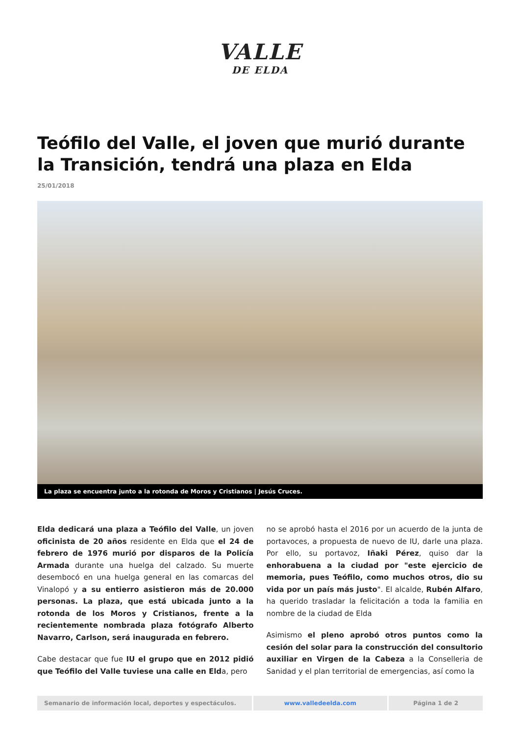VALLE
DE ELDA
Teófilo del Valle, el joven que murió durante la Transición, tendrá una plaza en Elda
25/01/2018
La plaza se encuentra junto a la rotonda de Moros y Cristianos | Jesús Cruces.
Elda dedicará una plaza a Teófilo del Valle, un joven oficinista de 20 años residente en Elda que el 24 de febrero de 1976 murió por disparos de la Policía Armada durante una huelga del calzado. Su muerte desembocó en una huelga general en las comarcas del Vinalopó y a su entierro asistieron más de 20.000 personas. La plaza, que está ubicada junto a la rotonda de los Moros y Cristianos, frente a la recientemente nombrada plaza fotógrafo Alberto Navarro, Carlson, será inaugurada en febrero.
Cabe destacar que fue IU el grupo que en 2012 pidió que Teófilo del Valle tuviese una calle en Elda, pero
no se aprobó hasta el 2016 por un acuerdo de la junta de portavoces, a propuesta de nuevo de IU, darle una plaza. Por ello, su portavoz, Iñaki Pérez, quiso dar la enhorabuena a la ciudad por "este ejercicio de memoria, pues Teófilo, como muchos otros, dio su vida por un país más justo". El alcalde, Rubén Alfaro, ha querido trasladar la felicitación a toda la familia en nombre de la ciudad de Elda
Asimismo el pleno aprobó otros puntos como la cesión del solar para la construcción del consultorio auxiliar en Virgen de la Cabeza a la Conselleria de Sanidad y el plan territorial de emergencias, así como la
Semanario de información local, deportes y espectáculos.
www.valledeelda.com Página 1 de 2